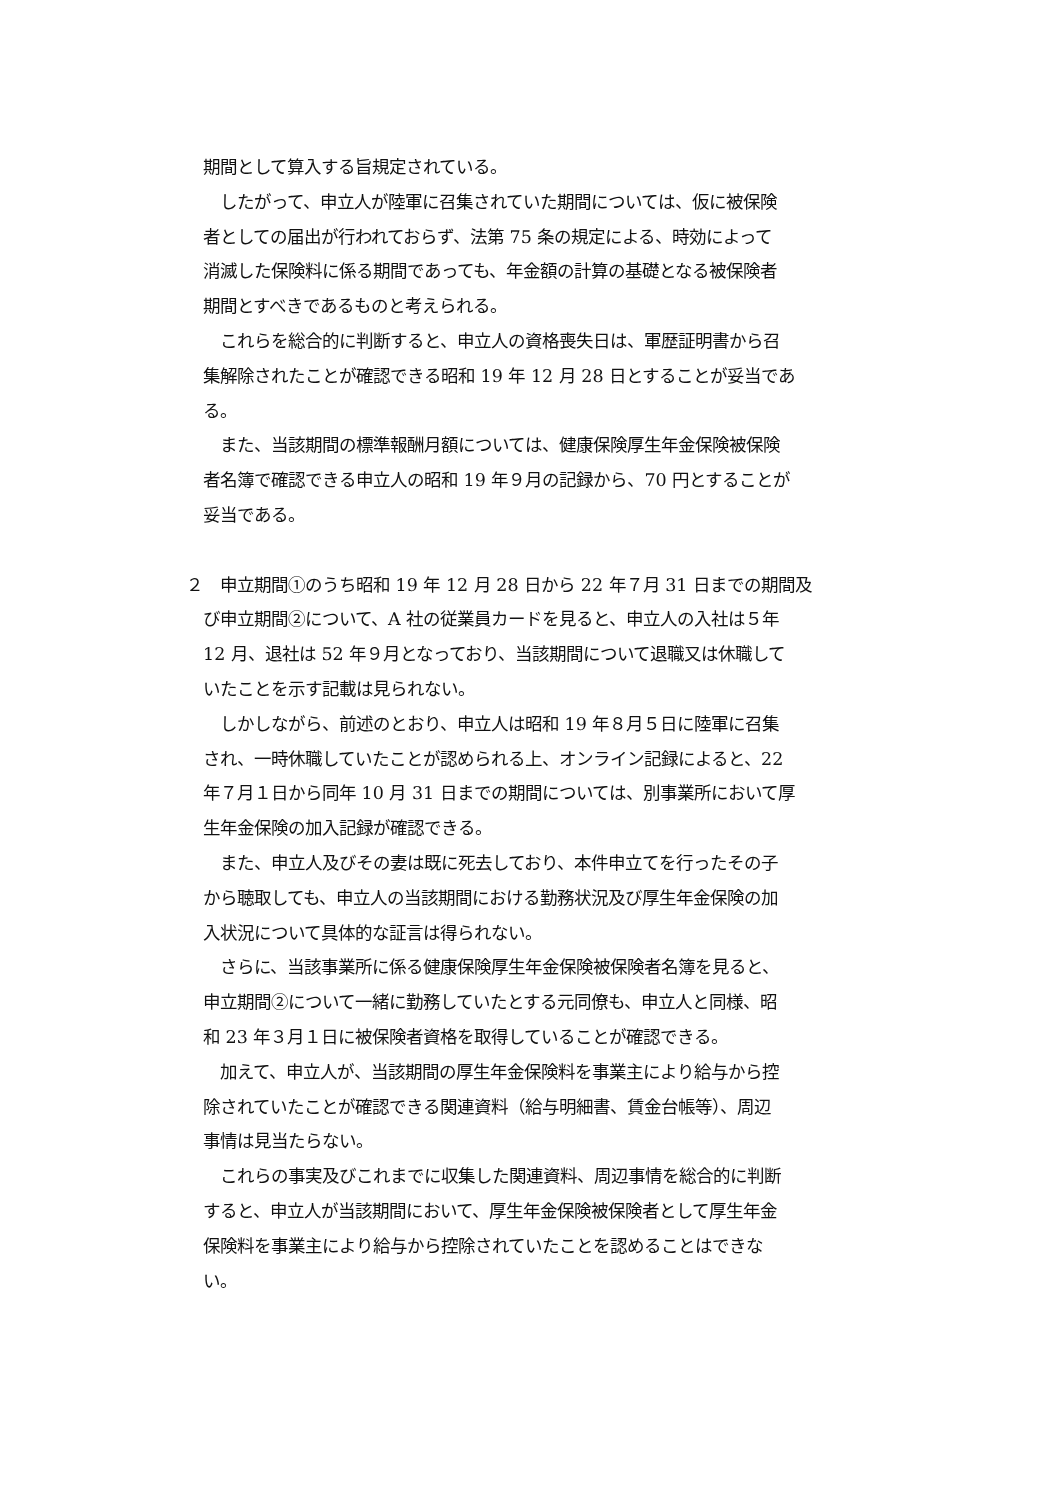期間として算入する旨規定されている。
　したがって、申立人が陸軍に召集されていた期間については、仮に被保険
者としての届出が行われておらず、法第 75 条の規定による、時効によって
消滅した保険料に係る期間であっても、年金額の計算の基礎となる被保険者
期間とすべきであるものと考えられる。
　これらを総合的に判断すると、申立人の資格喪失日は、軍歴証明書から召
集解除されたことが確認できる昭和 19 年 12 月 28 日とすることが妥当であ
る。
　また、当該期間の標準報酬月額については、健康保険厚生年金保険被保険
者名簿で確認できる申立人の昭和 19 年９月の記録から、70 円とすることが
妥当である。
２　申立期間①のうち昭和 19 年 12 月 28 日から 22 年７月 31 日までの期間及
び申立期間②について、A 社の従業員カードを見ると、申立人の入社は５年
12 月、退社は 52 年９月となっており、当該期間について退職又は休職して
いたことを示す記載は見られない。
　しかしながら、前述のとおり、申立人は昭和 19 年８月５日に陸軍に召集
され、一時休職していたことが認められる上、オンライン記録によると、22
年７月１日から同年 10 月 31 日までの期間については、別事業所において厚
生年金保険の加入記録が確認できる。
　また、申立人及びその妻は既に死去しており、本件申立てを行ったその子
から聴取しても、申立人の当該期間における勤務状況及び厚生年金保険の加
入状況について具体的な証言は得られない。
　さらに、当該事業所に係る健康保険厚生年金保険被保険者名簿を見ると、
申立期間②について一緒に勤務していたとする元同僚も、申立人と同様、昭
和 23 年３月１日に被保険者資格を取得していることが確認できる。
　加えて、申立人が、当該期間の厚生年金保険料を事業主により給与から控
除されていたことが確認できる関連資料（給与明細書、賃金台帳等）、周辺
事情は見当たらない。
　これらの事実及びこれまでに収集した関連資料、周辺事情を総合的に判断
すると、申立人が当該期間において、厚生年金保険被保険者として厚生年金
保険料を事業主により給与から控除されていたことを認めることはできな
い。